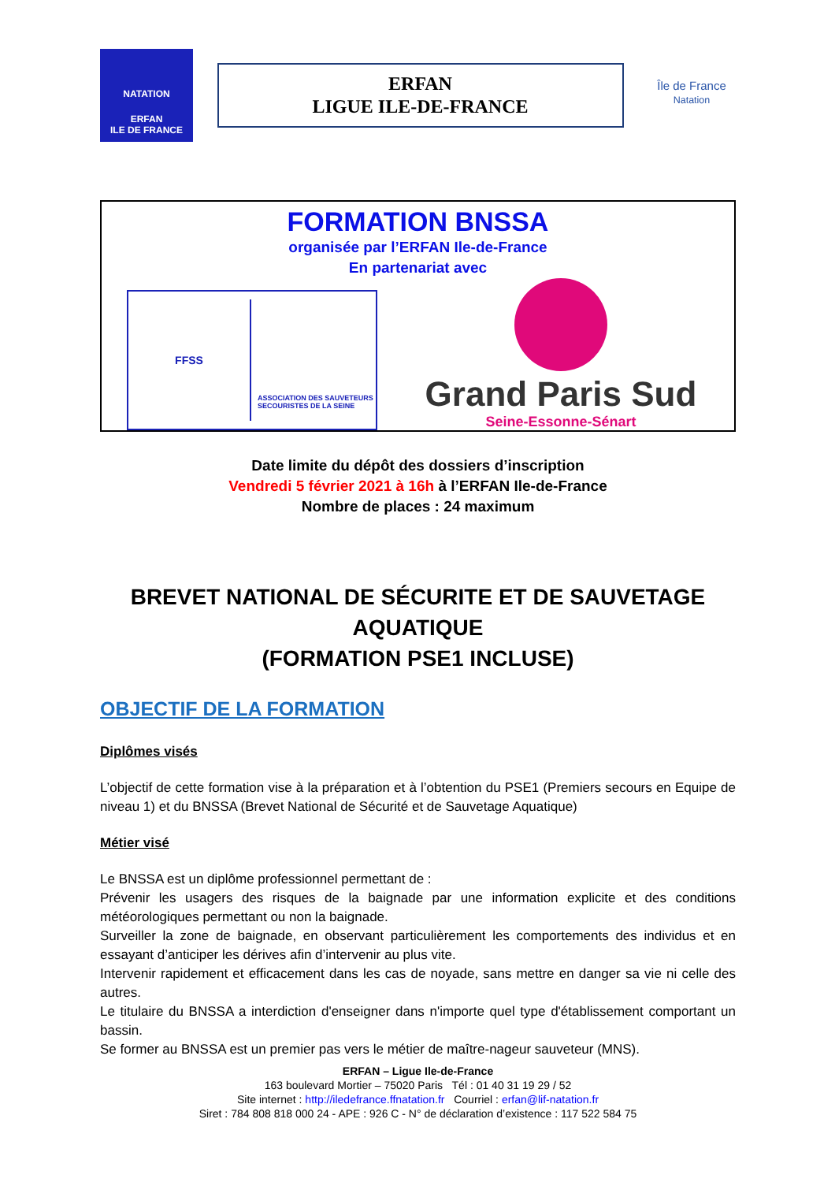NATATION
ERFAN
ILE DE FRANCE
ERFAN
LIGUE ILE-DE-FRANCE
Île de France
Natation
FORMATION BNSSA
organisée par l’ERFAN Ile-de-France
En partenariat avec
FFSS
ASSOCIATION DES SAUVETEURS
SECOURISTES DE LA SEINE
Grand Paris Sud
Seine-Essonne-Sénart
Date limite du dépôt des dossiers d’inscription
Vendredi 5 février 2021 à 16h à l’ERFAN Ile-de-France
Nombre de places : 24 maximum
BREVET NATIONAL DE SÉCURITE ET DE SAUVETAGE AQUATIQUE
(FORMATION PSE1 INCLUSE)
OBJECTIF DE LA FORMATION
Diplômes visés
L’objectif de cette formation vise à la préparation et à l’obtention du PSE1 (Premiers secours en Equipe de niveau 1) et du BNSSA (Brevet National de Sécurité et de Sauvetage Aquatique)
Métier visé
Le BNSSA est un diplôme professionnel permettant de :
Prévenir les usagers des risques de la baignade par une information explicite et des conditions météorologiques permettant ou non la baignade.
Surveiller la zone de baignade, en observant particulièrement les comportements des individus et en essayant d’anticiper les dérives afin d’intervenir au plus vite.
Intervenir rapidement et efficacement dans les cas de noyade, sans mettre en danger sa vie ni celle des autres.
Le titulaire du BNSSA a interdiction d'enseigner dans n'importe quel type d'établissement comportant un bassin.
Se former au BNSSA est un premier pas vers le métier de maître-nageur sauveteur (MNS).
ERFAN – Ligue Ile-de-France
163 boulevard Mortier – 75020 Paris Tél : 01 40 31 19 29 / 52
Site internet : http://iledefrance.ffnatation.fr Courriel : erfan@lif-natation.fr
Siret : 784 808 818 000 24 - APE : 926 C - N° de déclaration d’existence : 117 522 584 75